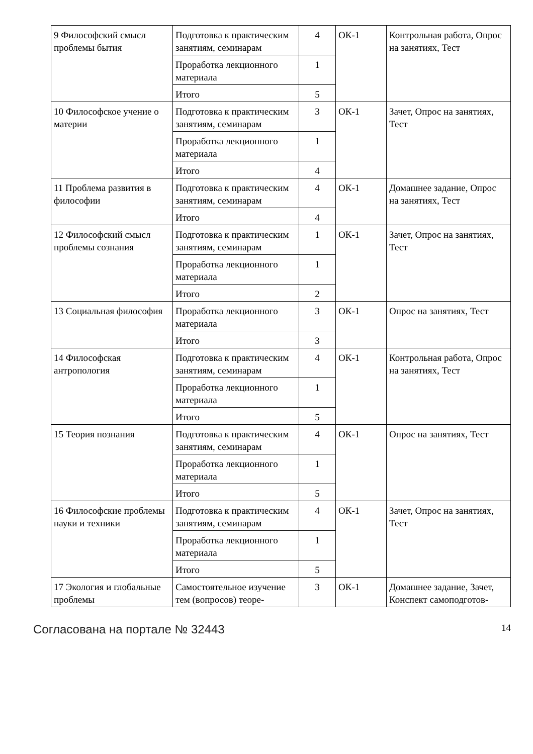| 9 Философский смысл проблемы бытия | Подготовка к практическим занятиям, семинарам | 4 | ОК-1 | Контрольная работа, Опрос на занятиях, Тест |
| | Проработка лекционного материала | 1 | | |
| | Итого | 5 | | |
| 10 Философское учение о материи | Подготовка к практическим занятиям, семинарам | 3 | ОК-1 | Зачет, Опрос на занятиях, Тест |
| | Проработка лекционного материала | 1 | | |
| | Итого | 4 | | |
| 11 Проблема развития в философии | Подготовка к практическим занятиям, семинарам | 4 | ОК-1 | Домашнее задание, Опрос на занятиях, Тест |
| | Итого | 4 | | |
| 12 Философский смысл проблемы сознания | Подготовка к практическим занятиям, семинарам | 1 | ОК-1 | Зачет, Опрос на занятиях, Тест |
| | Проработка лекционного материала | 1 | | |
| | Итого | 2 | | |
| 13 Социальная философия | Проработка лекционного материала | 3 | ОК-1 | Опрос на занятиях, Тест |
| | Итого | 3 | | |
| 14 Философская антропология | Подготовка к практическим занятиям, семинарам | 4 | ОК-1 | Контрольная работа, Опрос на занятиях, Тест |
| | Проработка лекционного материала | 1 | | |
| | Итого | 5 | | |
| 15 Теория познания | Подготовка к практическим занятиям, семинарам | 4 | ОК-1 | Опрос на занятиях, Тест |
| | Проработка лекционного материала | 1 | | |
| | Итого | 5 | | |
| 16 Философские проблемы науки и техники | Подготовка к практическим занятиям, семинарам | 4 | ОК-1 | Зачет, Опрос на занятиях, Тест |
| | Проработка лекционного материала | 1 | | |
| | Итого | 5 | | |
| 17 Экология и глобальные проблемы | Самостоятельное изучение тем (вопросов) теоре- | 3 | ОК-1 | Домашнее задание, Зачет, Конспект самоподготов- |
Согласована на портале № 32443 14